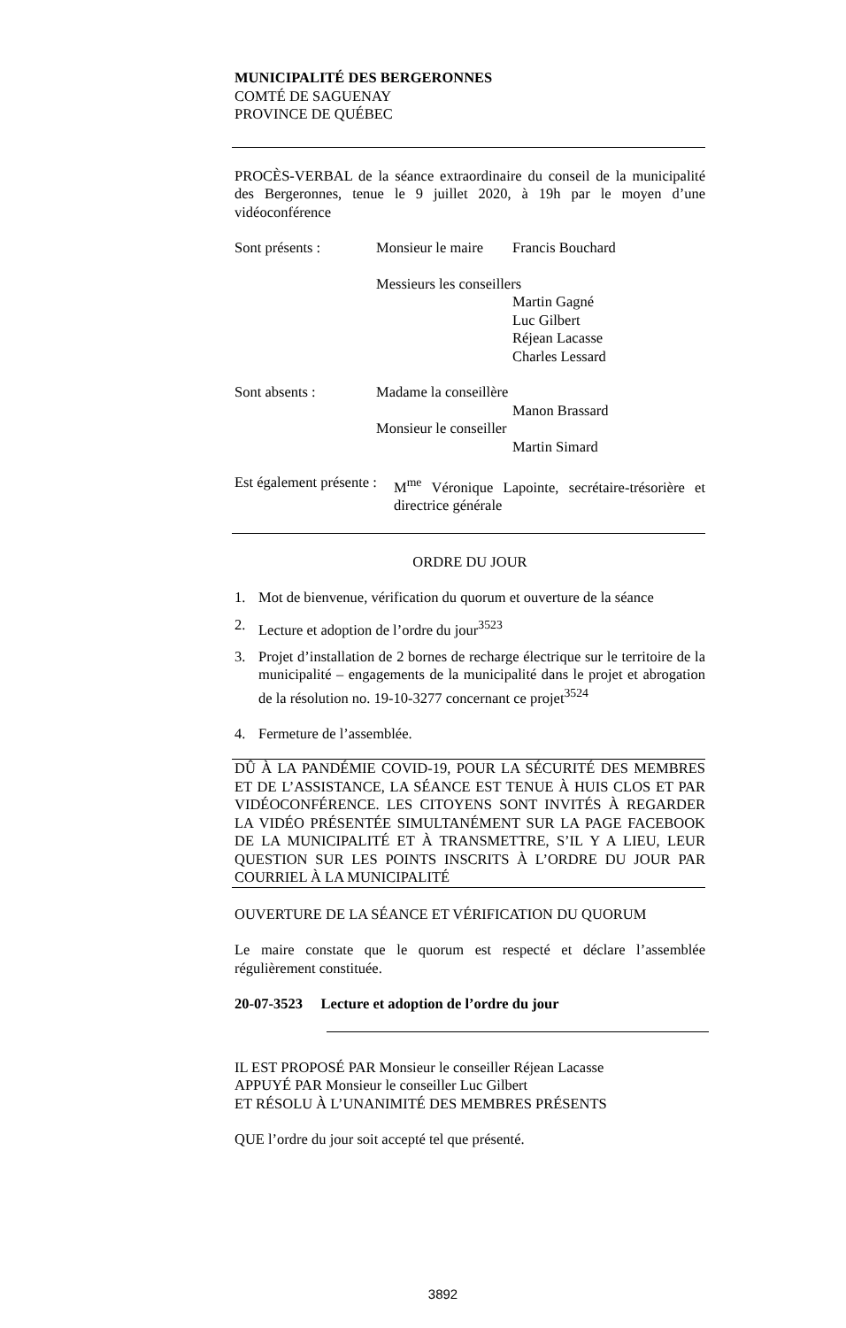MUNICIPALITÉ DES BERGERONNES
COMTÉ DE SAGUENAY
PROVINCE DE QUÉBEC
PROCÈS-VERBAL de la séance extraordinaire du conseil de la municipalité des Bergeronnes, tenue le 9 juillet 2020, à 19h par le moyen d’une vidéoconférence
Sont présents : Monsieur le maire
Francis Bouchard
Messieurs les conseillers
Martin Gagné
Luc Gilbert
Réjean Lacasse
Charles Lessard
Sont absents : Madame la conseillère
Manon Brassard
Monsieur le conseiller
Martin Simard
Est également présente :
M<sup>me</sup> Véronique Lapointe, secrétaire-trésorière et directrice générale
ORDRE DU JOUR
1. Mot de bienvenue, vérification du quorum et ouverture de la séance
2. Lecture et adoption de l’ordre du jour<sup>3523</sup>
3. Projet d’installation de 2 bornes de recharge électrique sur le territoire de la municipalité – engagements de la municipalité dans le projet et abrogation de la résolution no. 19-10-3277 concernant ce projet<sup>3524</sup>
4. Fermeture de l’assemblée.
DÛ À LA PANDÉMIE COVID-19, POUR LA SÉCURITÉ DES MEMBRES ET DE L’ASSISTANCE, LA SÉANCE EST TENUE À HUIS CLOS ET PAR VIDÉOCONFÉRENCE. LES CITOYENS SONT INVITÉS À REGARDER LA VIDÉO PRÉSENTÉE SIMULTANÉMENT SUR LA PAGE FACEBOOK DE LA MUNICIPALITÉ ET À TRANSMETTRE, S’IL Y A LIEU, LEUR QUESTION SUR LES POINTS INSCRITS À L’ORDRE DU JOUR PAR COURRIEL À LA MUNICIPALITÉ
OUVERTURE DE LA SÉANCE ET VÉRIFICATION DU QUORUM
Le maire constate que le quorum est respecté et déclare l’assemblée régulièrement constituée.
20-07-3523 Lecture et adoption de l’ordre du jour
IL EST PROPOSÉ PAR Monsieur le conseiller Réjean Lacasse
APPUYÉ PAR Monsieur le conseiller Luc Gilbert
ET RÉSOLU À L’UNANIMITÉ DES MEMBRES PRÉSENTS
QUE l’ordre du jour soit accepté tel que présenté.
3892